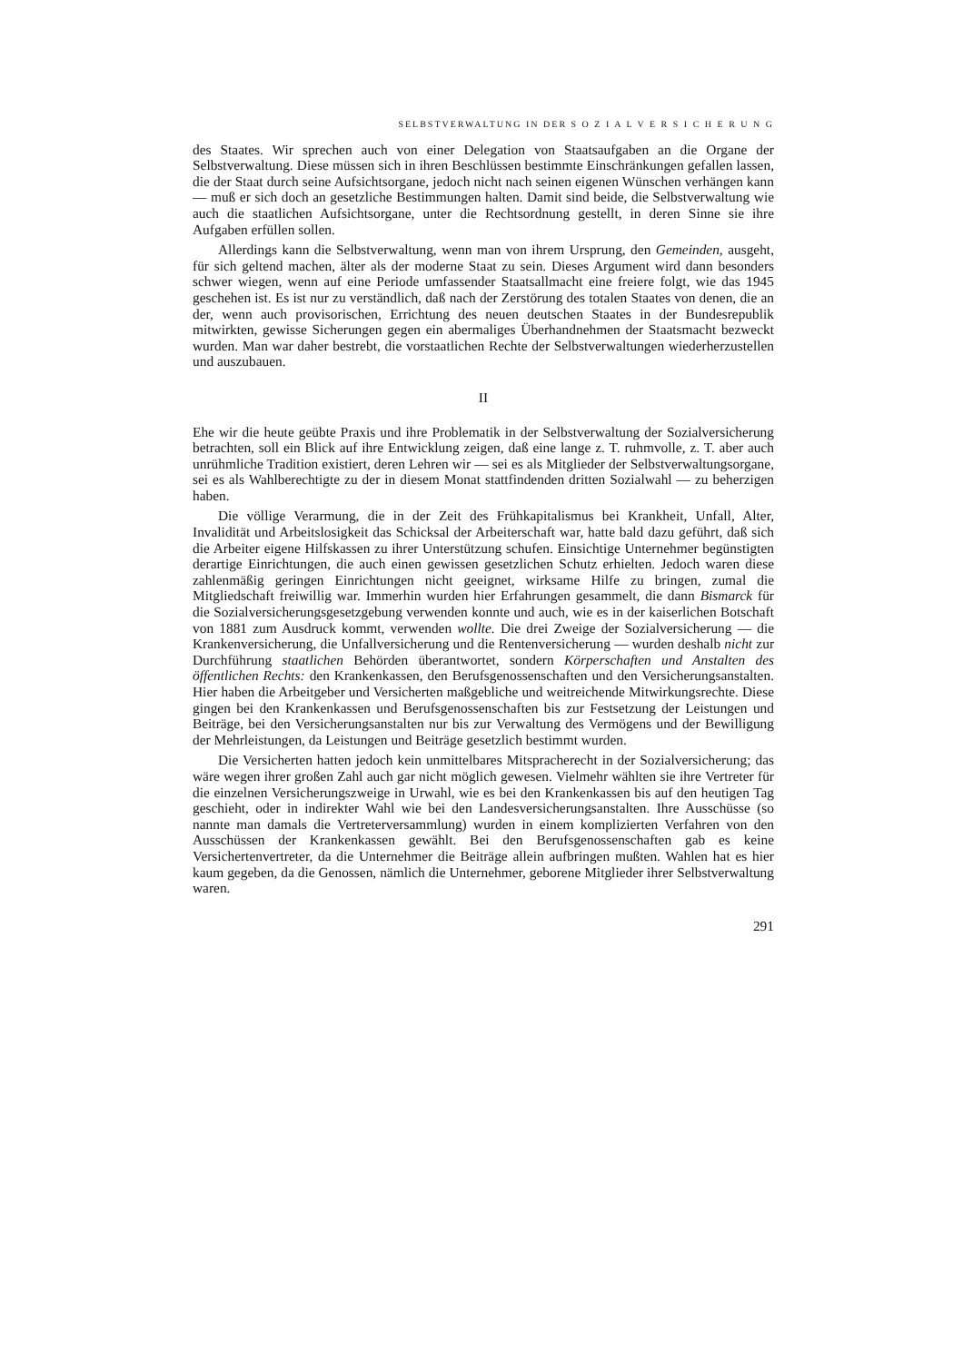SELBSTVERWALTUNG IN DER S O Z I A L V E R S I C H E R U N G
des Staates. Wir sprechen auch von einer Delegation von Staatsaufgaben an die Organe der Selbstverwaltung. Diese müssen sich in ihren Beschlüssen bestimmte Einschränkungen gefallen lassen, die der Staat durch seine Aufsichtsorgane, jedoch nicht nach seinen eigenen Wünschen verhängen kann — muß er sich doch an gesetzliche Bestimmungen halten. Damit sind beide, die Selbstverwaltung wie auch die staatlichen Aufsichtsorgane, unter die Rechtsordnung gestellt, in deren Sinne sie ihre Aufgaben erfüllen sollen.
Allerdings kann die Selbstverwaltung, wenn man von ihrem Ursprung, den Gemeinden, ausgeht, für sich geltend machen, älter als der moderne Staat zu sein. Dieses Argument wird dann besonders schwer wiegen, wenn auf eine Periode umfassender Staatsallmacht eine freiere folgt, wie das 1945 geschehen ist. Es ist nur zu verständlich, daß nach der Zerstörung des totalen Staates von denen, die an der, wenn auch provisorischen, Errichtung des neuen deutschen Staates in der Bundesrepublik mitwirkten, gewisse Sicherungen gegen ein abermaliges Überhandnehmen der Staatsmacht bezweckt wurden. Man war daher bestrebt, die vorstaatlichen Rechte der Selbstverwaltungen wiederherzustellen und auszubauen.
II
Ehe wir die heute geübte Praxis und ihre Problematik in der Selbstverwaltung der Sozialversicherung betrachten, soll ein Blick auf ihre Entwicklung zeigen, daß eine lange z. T. ruhmvolle, z. T. aber auch unrühmliche Tradition existiert, deren Lehren wir — sei es als Mitglieder der Selbstverwaltungsorgane, sei es als Wahlberechtigte zu der in diesem Monat stattfindenden dritten Sozialwahl — zu beherzigen haben.
Die völlige Verarmung, die in der Zeit des Frühkapitalismus bei Krankheit, Unfall, Alter, Invalidität und Arbeitslosigkeit das Schicksal der Arbeiterschaft war, hatte bald dazu geführt, daß sich die Arbeiter eigene Hilfskassen zu ihrer Unterstützung schufen. Einsichtige Unternehmer begünstigten derartige Einrichtungen, die auch einen gewissen gesetzlichen Schutz erhielten. Jedoch waren diese zahlenmäßig geringen Einrichtungen nicht geeignet, wirksame Hilfe zu bringen, zumal die Mitgliedschaft freiwillig war. Immerhin wurden hier Erfahrungen gesammelt, die dann Bismarck für die Sozialversicherungsgesetzgebung verwenden konnte und auch, wie es in der kaiserlichen Botschaft von 1881 zum Ausdruck kommt, verwenden wollte. Die drei Zweige der Sozialversicherung — die Krankenversicherung, die Unfallversicherung und die Rentenversicherung — wurden deshalb nicht zur Durchführung staatlichen Behörden überantwortet, sondern Körperschaften und Anstalten des öffentlichen Rechts: den Krankenkassen, den Berufsgenossenschaften und den Versicherungsanstalten. Hier haben die Arbeitgeber und Versicherten maßgebliche und weitreichende Mitwirkungsrechte. Diese gingen bei den Krankenkassen und Berufsgenossenschaften bis zur Festsetzung der Leistungen und Beiträge, bei den Versicherungsanstalten nur bis zur Verwaltung des Vermögens und der Bewilligung der Mehrleistungen, da Leistungen und Beiträge gesetzlich bestimmt wurden.
Die Versicherten hatten jedoch kein unmittelbares Mitspracherecht in der Sozialversicherung; das wäre wegen ihrer großen Zahl auch gar nicht möglich gewesen. Vielmehr wählten sie ihre Vertreter für die einzelnen Versicherungszweige in Urwahl, wie es bei den Krankenkassen bis auf den heutigen Tag geschieht, oder in indirekter Wahl wie bei den Landesversicherungsanstalten. Ihre Ausschüsse (so nannte man damals die Vertreterversammlung) wurden in einem komplizierten Verfahren von den Ausschüssen der Krankenkassen gewählt. Bei den Berufsgenossenschaften gab es keine Versichertenvertreter, da die Unternehmer die Beiträge allein aufbringen mußten. Wahlen hat es hier kaum gegeben, da die Genossen, nämlich die Unternehmer, geborene Mitglieder ihrer Selbstverwaltung waren.
291